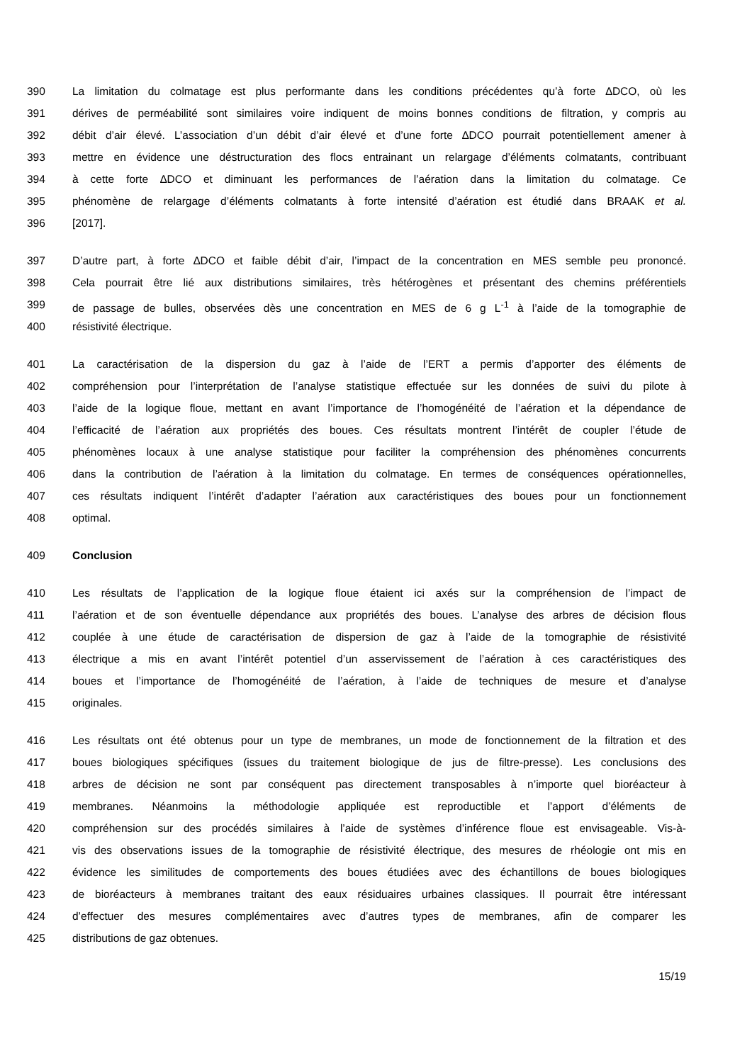390 La limitation du colmatage est plus performante dans les conditions précédentes qu’à forte ∆DCO, où les
391 dérives de perméabilité sont similaires voire indiquent de moins bonnes conditions de filtration, y compris au
392 débit d’air élevé. L’association d’un débit d’air élevé et d’une forte ∆DCO pourrait potentiellement amener à
393 mettre en évidence une déstructuration des flocs entrainant un relargage d’éléments colmatants, contribuant
394 à cette forte ∆DCO et diminuant les performances de l’aération dans la limitation du colmatage. Ce
395 phénomène de relargage d’éléments colmatants à forte intensité d’aération est étudié dans BRAAK et al.
396 [2017].
397 D’autre part, à forte ∆DCO et faible débit d’air, l’impact de la concentration en MES semble peu prononcé.
398 Cela pourrait être lié aux distributions similaires, très hétérogènes et présentant des chemins préférentiels
399 de passage de bulles, observées dès une concentration en MES de 6 g L<sup>-1</sup> à l’aide de la tomographie de
400 résistivité électrique.
401 La caractérisation de la dispersion du gaz à l’aide de l’ERT a permis d’apporter des éléments de
402 compréhension pour l’interprétation de l’analyse statistique effectuée sur les données de suivi du pilote à
403 l’aide de la logique floue, mettant en avant l’importance de l’homogénéité de l’aération et la dépendance de
404 l’efficacité de l’aération aux propriétés des boues. Ces résultats montrent l’intérêt de coupler l’étude de
405 phénomènes locaux à une analyse statistique pour faciliter la compréhension des phénomènes concurrents
406 dans la contribution de l’aération à la limitation du colmatage. En termes de conséquences opérationnelles,
407 ces résultats indiquent l’intérêt d’adapter l’aération aux caractéristiques des boues pour un fonctionnement
408 optimal.
409 Conclusion
410 Les résultats de l’application de la logique floue étaient ici axés sur la compréhension de l’impact de
411 l’aération et de son éventuelle dépendance aux propriétés des boues. L’analyse des arbres de décision flous
412 couplée à une étude de caractérisation de dispersion de gaz à l’aide de la tomographie de résistivité
413 électrique a mis en avant l’intérêt potentiel d’un asservissement de l’aération à ces caractéristiques des
414 boues et l’importance de l’homogénéité de l’aération, à l’aide de techniques de mesure et d’analyse
415 originales.
416 Les résultats ont été obtenus pour un type de membranes, un mode de fonctionnement de la filtration et des
417 boues biologiques spécifiques (issues du traitement biologique de jus de filtre-presse). Les conclusions des
418 arbres de décision ne sont par conséquent pas directement transposables à n’importe quel bioréacteur à
419 membranes. Néanmoins la méthodologie appliquée est reproductible et l’apport d’éléments de
420 compréhension sur des procédés similaires à l’aide de systèmes d’inférence floue est envisageable. Vis-à-
421 vis des observations issues de la tomographie de résistivité électrique, des mesures de rhéologie ont mis en
422 évidence les similitudes de comportements des boues étudiées avec des échantillons de boues biologiques
423 de bioréacteurs à membranes traitant des eaux résiduaires urbaines classiques. Il pourrait être intéressant
424 d’effectuer des mesures complémentaires avec d’autres types de membranes, afin de comparer les
425 distributions de gaz obtenues.
15/19